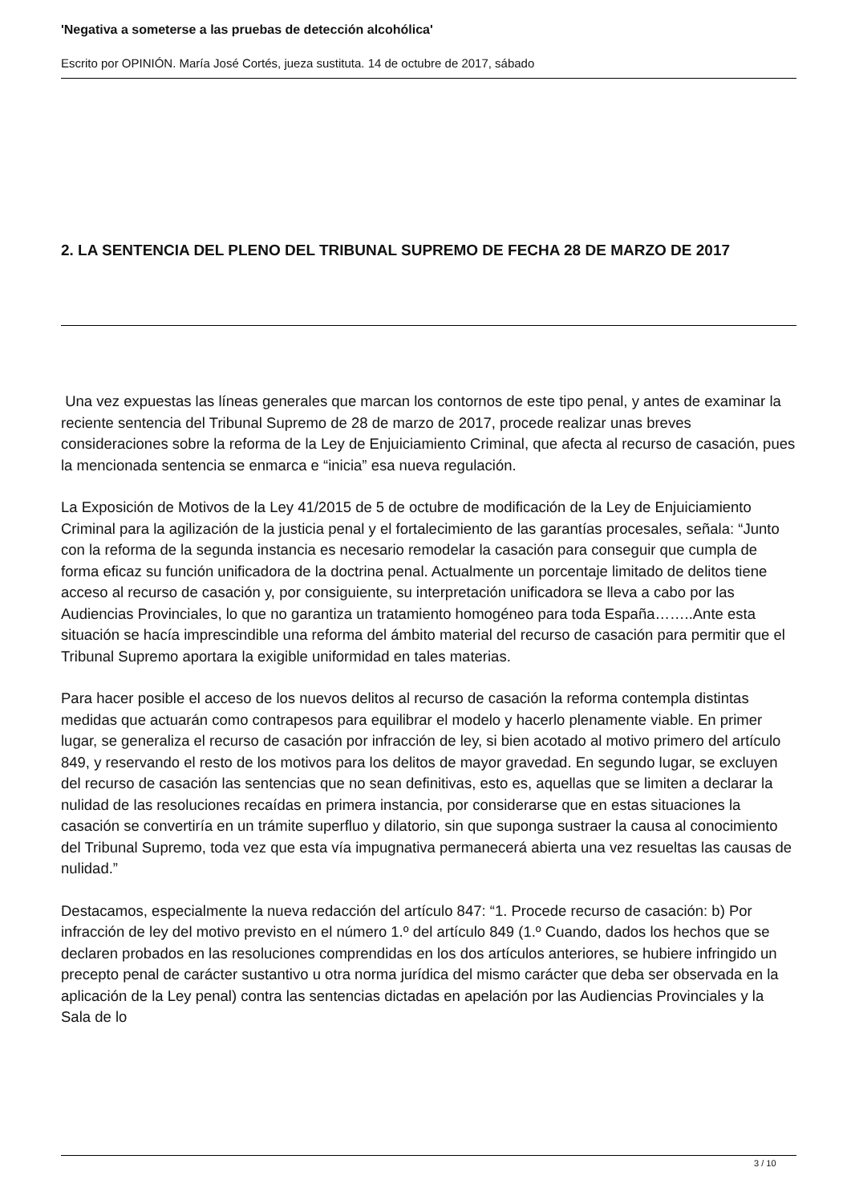'Negativa a someterse a las pruebas de detección alcohólica'
Escrito por OPINIÓN. María José Cortés, jueza sustituta. 14 de octubre de 2017, sábado
2. LA SENTENCIA DEL PLENO DEL TRIBUNAL SUPREMO DE FECHA 28 DE MARZO DE 2017
Una vez expuestas las líneas generales que marcan los contornos de este tipo penal, y antes de examinar la reciente sentencia del Tribunal Supremo de 28 de marzo de 2017, procede realizar unas breves consideraciones sobre la reforma de la Ley de Enjuiciamiento Criminal, que afecta al recurso de casación, pues la mencionada sentencia se enmarca e “inicia” esa nueva regulación.
La Exposición de Motivos de la Ley 41/2015 de 5 de octubre de modificación de la Ley de Enjuiciamiento Criminal para la agilización de la justicia penal y el fortalecimiento de las garantías procesales, señala: “Junto con la reforma de la segunda instancia es necesario remodelar la casación para conseguir que cumpla de forma eficaz su función unificadora de la doctrina penal. Actualmente un porcentaje limitado de delitos tiene acceso al recurso de casación y, por consiguiente, su interpretación unificadora se lleva a cabo por las Audiencias Provinciales, lo que no garantiza un tratamiento homogéneo para toda España……..Ante esta situación se hacía imprescindible una reforma del ámbito material del recurso de casación para permitir que el Tribunal Supremo aportara la exigible uniformidad en tales materias.
Para hacer posible el acceso de los nuevos delitos al recurso de casación la reforma contempla distintas medidas que actuarán como contrapesos para equilibrar el modelo y hacerlo plenamente viable. En primer lugar, se generaliza el recurso de casación por infracción de ley, si bien acotado al motivo primero del artículo 849, y reservando el resto de los motivos para los delitos de mayor gravedad. En segundo lugar, se excluyen del recurso de casación las sentencias que no sean definitivas, esto es, aquellas que se limiten a declarar la nulidad de las resoluciones recaídas en primera instancia, por considerarse que en estas situaciones la casación se convertiría en un trámite superfluo y dilatorio, sin que suponga sustraer la causa al conocimiento del Tribunal Supremo, toda vez que esta vía impugnativa permanecerá abierta una vez resueltas las causas de nulidad.”
Destacamos, especialmente la nueva redacción del artículo 847: “1. Procede recurso de casación: b) Por infracción de ley del motivo previsto en el número 1.º del artículo 849 (1.º Cuando, dados los hechos que se declaren probados en las resoluciones comprendidas en los dos artículos anteriores, se hubiere infringido un precepto penal de carácter sustantivo u otra norma jurídica del mismo carácter que deba ser observada en la aplicación de la Ley penal) contra las sentencias dictadas en apelación por las Audiencias Provinciales y la Sala de lo
3 / 10